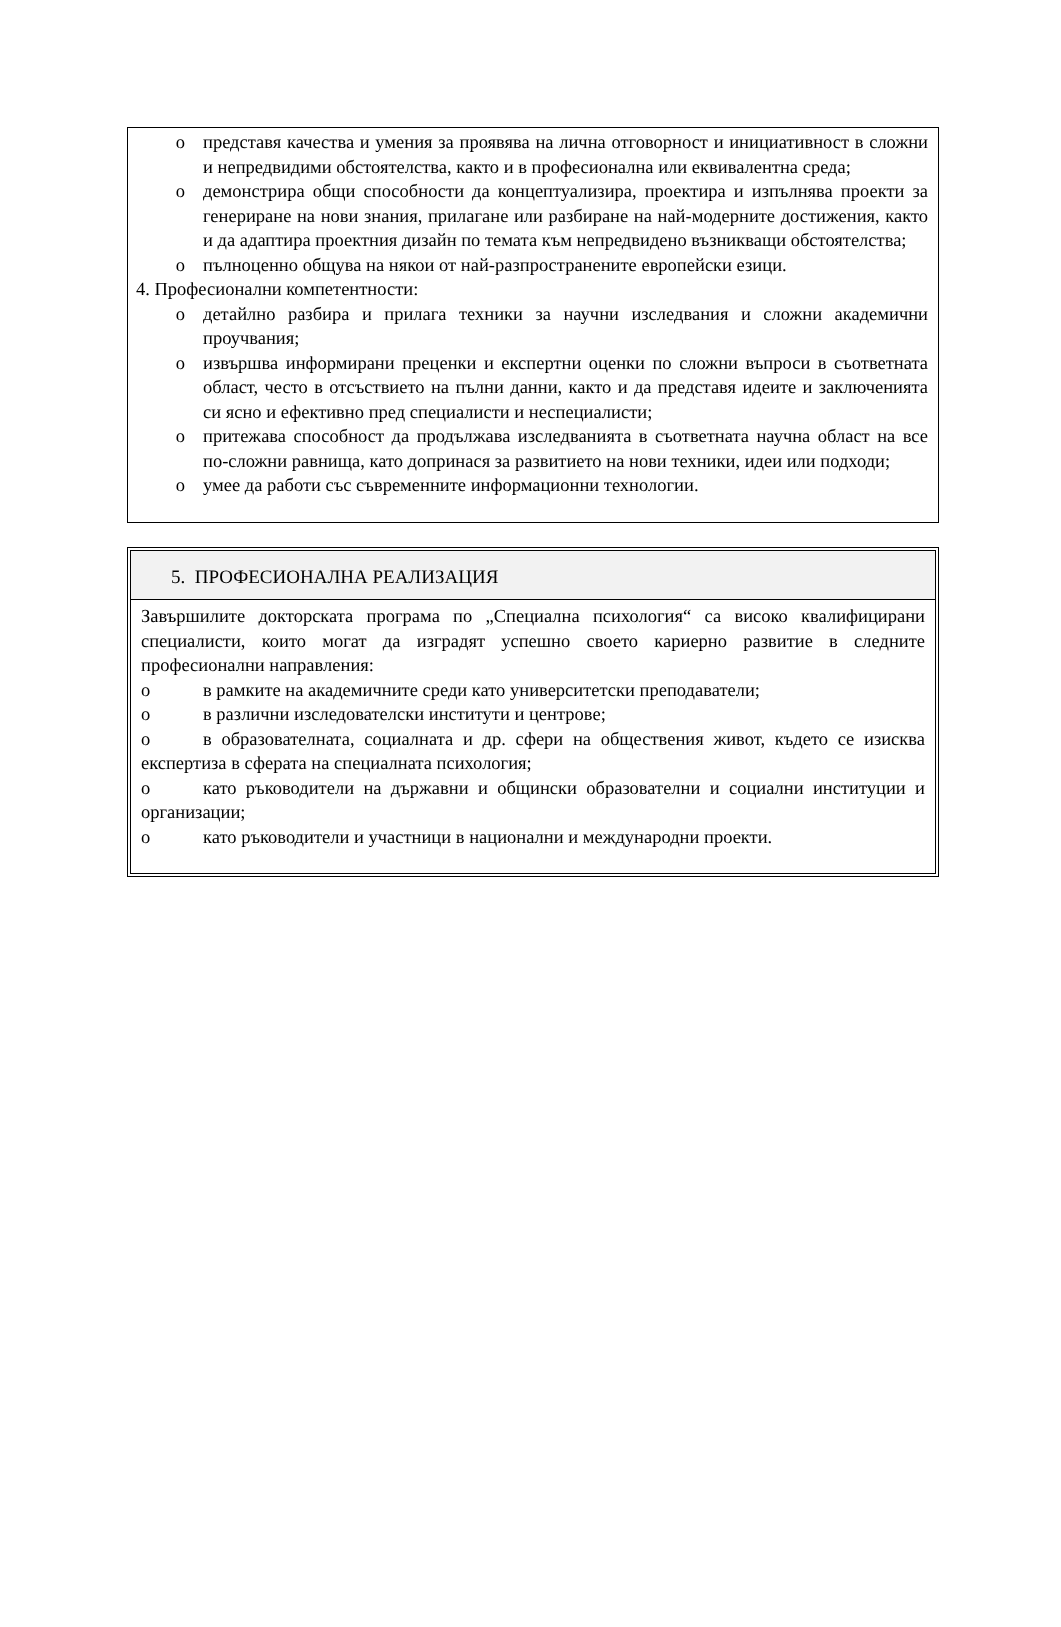o представя качества и умения за проявява на лична отговорност и инициативност в сложни и непредвидими обстоятелства, както и в професионална или еквивалентна среда;
o демонстрира общи способности да концептуализира, проектира и изпълнява проекти за генериране на нови знания, прилагане или разбиране на най-модерните достижения, както и да адаптира проектния дизайн по темата към непредвидено възникващи обстоятелства;
o пълноценно общува на някои от най-разпространените европейски езици.
4. Професионални компетентности:
o детайлно разбира и прилага техники за научни изследвания и сложни академични проучвания;
o извършва информирани преценки и експертни оценки по сложни въпроси в съответната област, често в отсъствието на пълни данни, както и да представя идеите и заключенията си ясно и ефективно пред специалисти и неспециалисти;
o притежава способност да продължава изследванията в съответната научна област на все по-сложни равнища, като допринася за развитието на нови техники, идеи или подходи;
o умее да работи със съвременните информационни технологии.
5. ПРОФЕСИОНАЛНА РЕАЛИЗАЦИЯ
Завършилите докторската програма по „Специална психология“ са високо квалифицирани специалисти, които могат да изградят успешно своето кариерно развитие в следните професионални направления:
o в рамките на академичните среди като университетски преподаватели;
o в различни изследователски институти и центрове;
o в образователната, социалната и др. сфери на обществения живот, където се изисква експертиза в сферата на специалната психология;
o като ръководители на държавни и общински образователни и социални институции и организации;
o като ръководители и участници в национални и международни проекти.